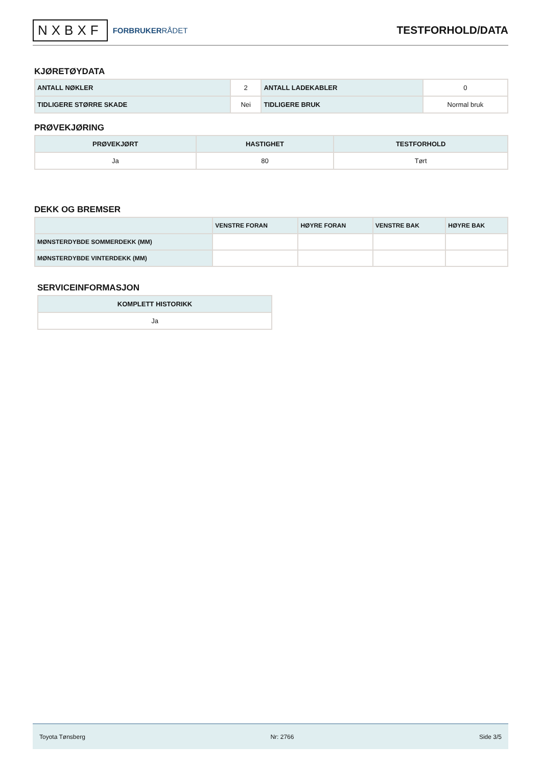NXBXF FORBRUKERRÅDET
TESTFORHOLD/DATA
KJØRETØYDATA
| ANTALL NØKLER | 2 | ANTALL LADEKABLER | 0 |
| TIDLIGERE STØRRE SKADE | Nei | TIDLIGERE BRUK | Normal bruk |
PRØVEKJØRING
| PRØVEKJØRT | HASTIGHET | TESTFORHOLD |
| --- | --- | --- |
| Ja | 80 | Tørt |
DEKK OG BREMSER
| | VENSTRE FORAN | HØYRE FORAN | VENSTRE BAK | HØYRE BAK |
| --- | --- | --- | --- | --- |
| MØNSTERDYBDE SOMMERDEKK (MM) | | | | |
| MØNSTERDYBDE VINTERDEKK (MM) | | | | |
SERVICEINFORMASJON
| KOMPLETT HISTORIKK |
| --- |
| Ja |
Toyota Tønsberg Nr: 2766 Side 3/5